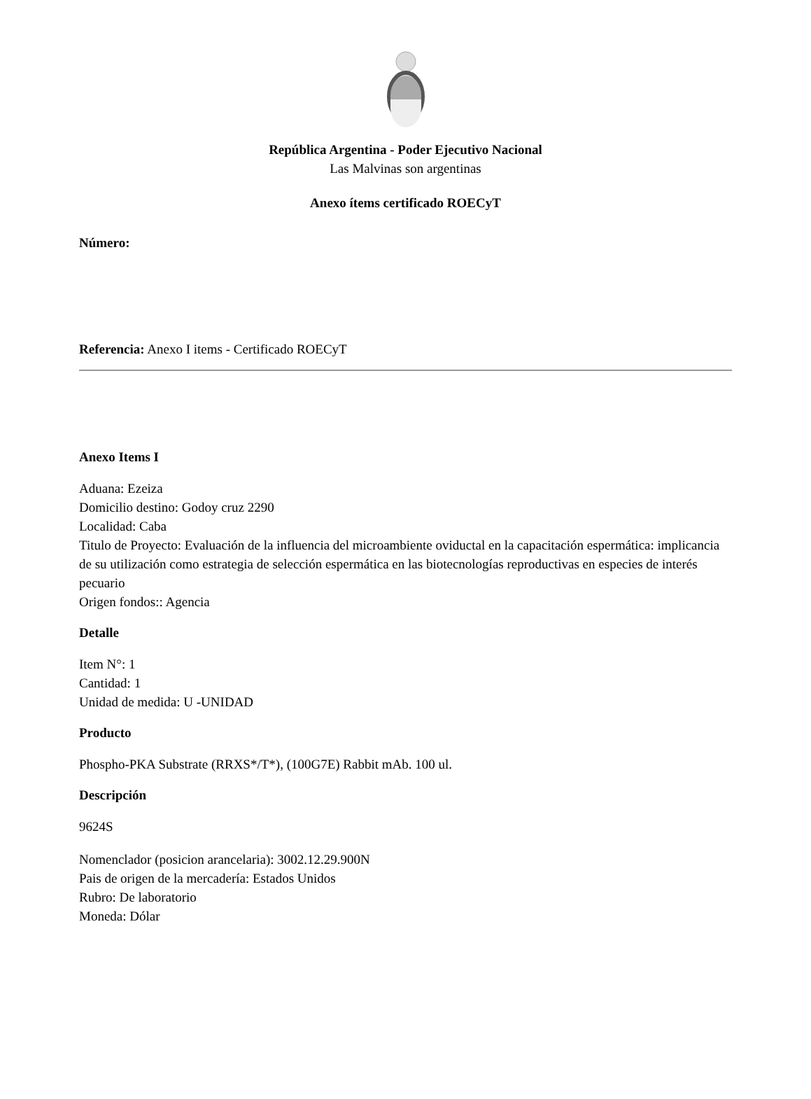República Argentina - Poder Ejecutivo Nacional
Las Malvinas son argentinas
Anexo ítems certificado ROECyT
Número:
Referencia: Anexo I items - Certificado ROECyT
Anexo Items I
Aduana: Ezeiza
Domicilio destino: Godoy cruz 2290
Localidad: Caba
Titulo de Proyecto: Evaluación de la influencia del microambiente oviductal en la capacitación espermática: implicancia de su utilización como estrategia de selección espermática en las biotecnologías reproductivas en especies de interés pecuario
Origen fondos:: Agencia
Detalle
Item N°: 1
Cantidad: 1
Unidad de medida: U -UNIDAD
Producto
Phospho-PKA Substrate (RRXS*/T*), (100G7E) Rabbit mAb. 100 ul.
Descripción
9624S
Nomenclador (posicion arancelaria): 3002.12.29.900N
Pais de origen de la mercadería: Estados Unidos
Rubro: De laboratorio
Moneda: Dólar